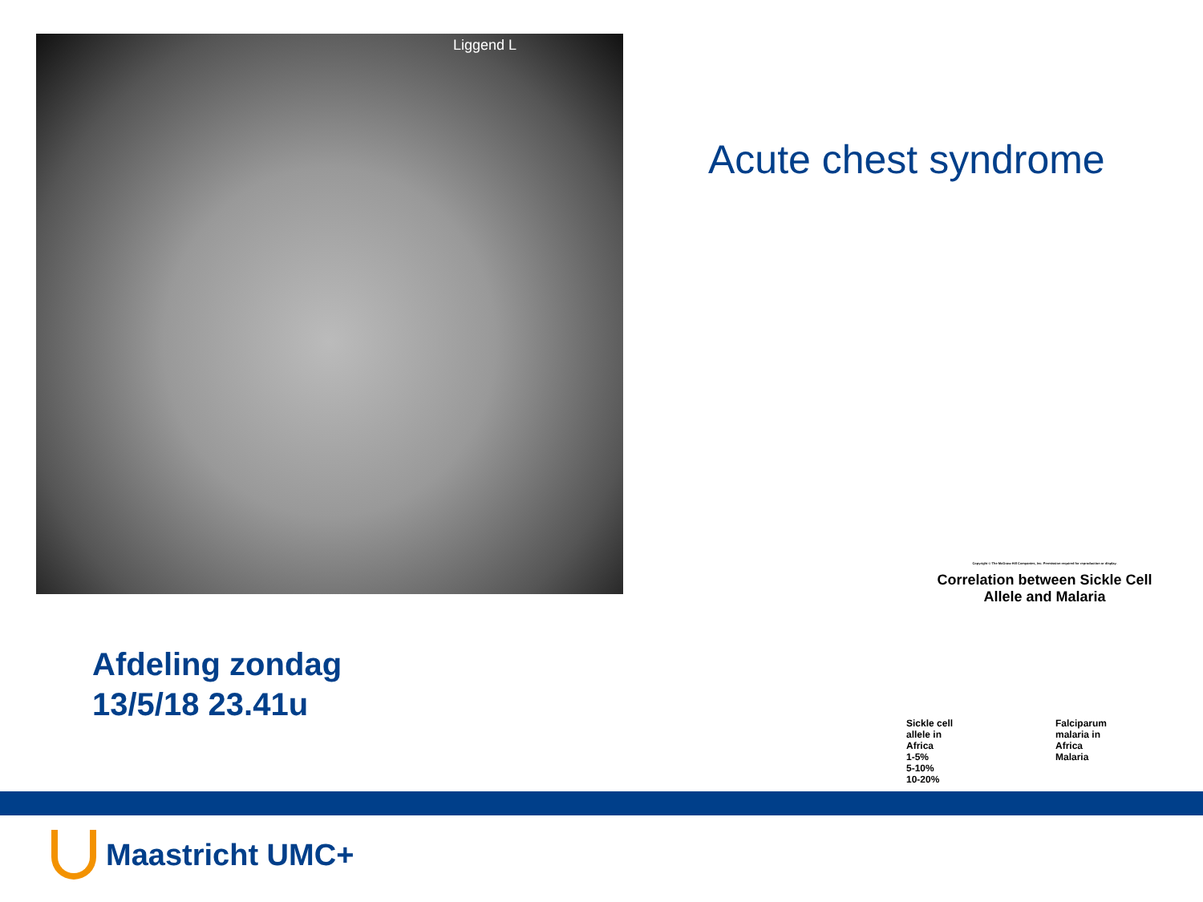Liggend L
Acute chest syndrome
Afdeling zondag
13/5/18 23.41u
Copyright © The McGraw-Hill Companies, Inc. Permission required for reproduction or display.
Correlation between Sickle Cell
Allele and Malaria
Sickle cell
allele in
Africa
1-5%
5-10%
10-20%
Falciparum
malaria in
Africa
Malaria
Maastricht UMC+